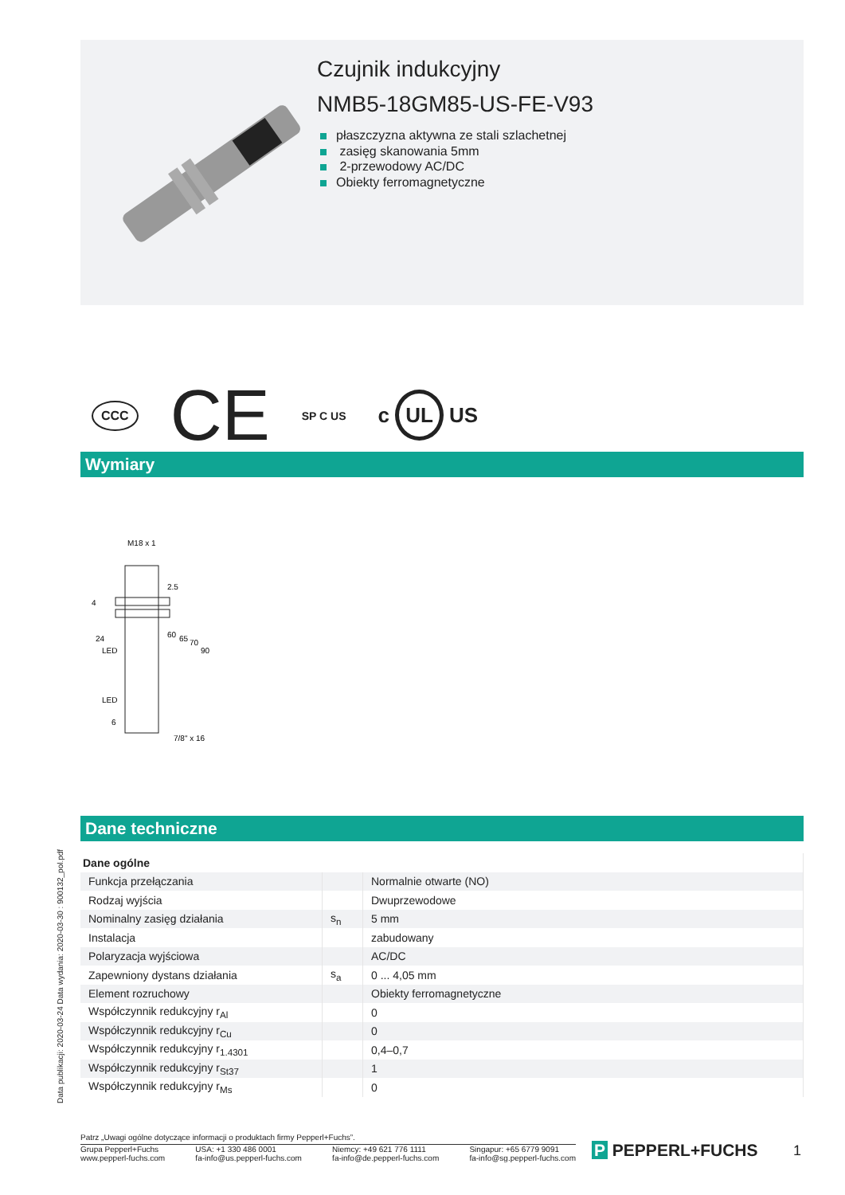Czujnik indukcyjny
NMB5-18GM85-US-FE-V93
płaszczyzna aktywna ze stali szlachetnej
zasięg skanowania 5mm
2-przewodowy AC/DC
Obiekty ferromagnetyczne
CCC CE SP C US c UL US
Wymiary
M18 x 1
24
LED
LED
7/8" x 16
2.5
60
65
70
90
4
6
Dane techniczne
| Dane ogólne | | |
| Funkcja przełączania | | Normalnie otwarte (NO) |
| Rodzaj wyjścia | | Dwuprzewodowe |
| Nominalny zasięg działania | s<sub>n</sub> | 5 mm |
| Instalacja | | zabudowany |
| Polaryzacja wyjściowa | | AC/DC |
| Zapewniony dystans działania | s<sub>a</sub> | 0 ... 4,05 mm |
| Element rozruchowy | | Obiekty ferromagnetyczne |
| Współczynnik redukcyjny r<sub>Al</sub> | | 0 |
| Współczynnik redukcyjny r<sub>Cu</sub> | | 0 |
| Współczynnik redukcyjny r<sub>1.4301</sub> | | 0,4–0,7 |
| Współczynnik redukcyjny r<sub>St37</sub> | | 1 |
| Współczynnik redukcyjny r<sub>Ms</sub> | | 0 |
Data publikacji: 2020-03-24 Data wydania: 2020-03-30 : 900132_pol.pdf
Patrz „Uwagi ogólne dotyczące informacji o produktach firmy Pepperl+Fuchs”.
Grupa Pepperl+Fuchs
www.pepperl-fuchs.com
USA: +1 330 486 0001
fa-info@us.pepperl-fuchs.com
Niemcy: +49 621 776 1111
fa-info@de.pepperl-fuchs.com
Singapur: +65 6779 9091
fa-info@sg.pepperl-fuchs.com
P PEPPERL+FUCHS 1